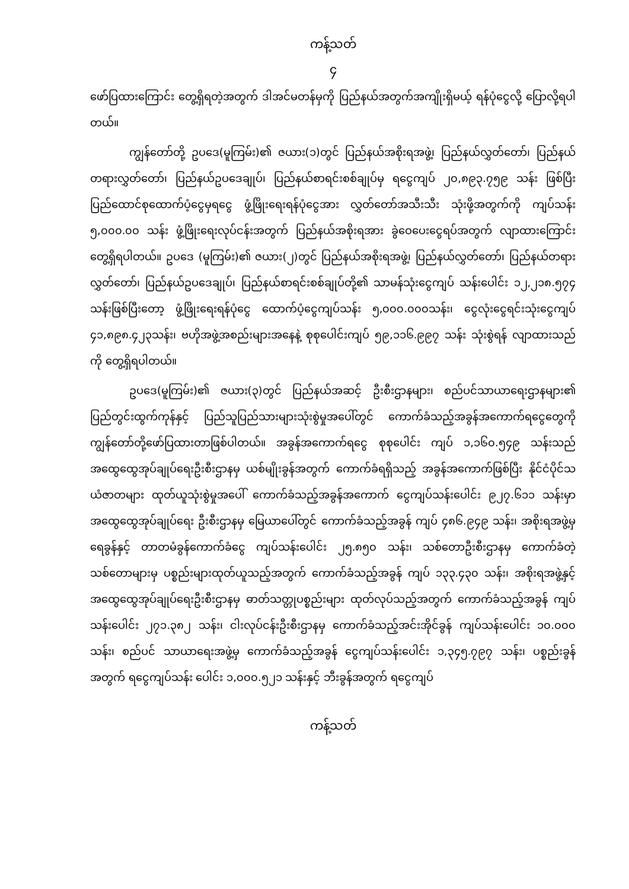ကန့်သတ်
၄
ဖော်ပြထားကြောင်း တွေ့ရှိရတဲ့အတွက် ဒါအင်မတန်မှကို ပြည်နယ်အတွက်အကျိုးရှိမယ့် ရန်ပုံငွေလို့ ပြောလို့ရပါတယ်။
ကျွန်တော်တို့ ဥပဒေ(မူကြမ်း)၏ ဇယား(၁)တွင် ပြည်နယ်အစိုးရအဖွဲ့၊ ပြည်နယ်လွှတ်တော်၊ ပြည်နယ်တရားလွှတ်တော်၊ ပြည်နယ်ဥပဒေချုပ်၊ ပြည်နယ်စာရင်းစစ်ချုပ်မှ ရငွေကျပ် ၂၀,၈၉၃.၇၅၉ သန်း ဖြစ်ပြီး ပြည်ထောင်စုထောက်ပံ့ငွေမှရငွေ ဖွံ့ဖြိုးရေးရန်ပုံငွေအား လွှတ်တော်အသီးသီး သုံးဖို့အတွက်ကို ကျပ်သန်း ၅,၀၀၀.၀၀ သန်း ဖွံ့ဖြိုးရေးလုပ်ငန်းအတွက် ပြည်နယ်အစိုးရအား ခွဲဝေပေးငွေရပ်အတွက် လျာထားကြောင်း တွေ့ရှိရပါတယ်။ ဥပဒေ (မူကြမ်း)၏ ဇယား(၂)တွင် ပြည်နယ်အစိုးရအဖွဲ့၊ ပြည်နယ်လွှတ်တော်၊ ပြည်နယ်တရားလွှတ်တော်၊ ပြည်နယ်ဥပဒေချုပ်၊ ပြည်နယ်စာရင်းစစ်ချုပ်တို့၏ သာမန်သုံးငွေကျပ် သန်းပေါင်း ၁၂,၂၁၈.၅၇၄ သန်းဖြစ်ပြီးတော့ ဖွံ့ဖြိုးရေးရန်ပုံငွေ ထောက်ပံ့ငွေကျပ်သန်း ၅,၀၀၀.၀၀၀သန်း၊ ငွေလုံးငွေရင်းသုံးငွေကျပ် ၄၁,၈၉၈.၄၂၃သန်း၊ ဗဟိုအဖွဲ့အစည်းများအနေနဲ့ စုစုပေါင်းကျပ် ၅၉,၁၁၆.၉၉၇ သန်း သုံးစွဲရန် လျာထားသည်ကို တွေ့ရှိရပါတယ်။
ဥပဒေ(မူကြမ်း)၏ ဇယား(၃)တွင် ပြည်နယ်အဆင့် ဦးစီးဌာနများ၊ စည်ပင်သာယာရေးဌာနများ၏ ပြည်တွင်းထွက်ကုန်နှင့် ပြည်သူပြည်သားများသုံးစွဲမှုအပေါ်တွင် ကောက်ခံသည့်အခွန်အကောက်ရငွေတွေကို ကျွန်တော်တို့ဖော်ပြထားတာဖြစ်ပါတယ်။ အခွန်အကောက်ရငွေ စုစုပေါင်း ကျပ် ၁,၁၆၀.၅၄၉ သန်းသည် အထွေထွေအုပ်ချုပ်ရေးဦးစီးဌာနမှ ယစ်မျိုးခွန်အတွက် ကောက်ခံရရှိသည့် အခွန်အကောက်ဖြစ်ပြီး နိုင်ငံပိုင်သယံဇာတများ ထုတ်ယူသုံးစွဲမှုအပေါ် ကောက်ခံသည့်အခွန်အကောက် ငွေကျပ်သန်းပေါင်း ၉၂၇.၆၁၁ သန်းမှာ အထွေထွေအုပ်ချုပ်ရေး ဦးစီးဌာနမှ မြေယာပေါ်တွင် ကောက်ခံသည့်အခွန် ကျပ် ၄၈၆.၉၄၉ သန်း၊ အစိုးရအဖွဲ့မှ ရေခွန်နှင့် တာတမံခွန်ကောက်ခံငွေ ကျပ်သန်းပေါင်း ၂၅.၈၅၀ သန်း၊ သစ်တောဦးစီးဌာနမှ ကောက်ခံတဲ့ သစ်တောများမှ ပစ္စည်းများထုတ်ယူသည့်အတွက် ကောက်ခံသည့်အခွန် ကျပ် ၁၃၃.၄၃၀ သန်း၊ အစိုးရအဖွဲ့နှင့် အထွေထွေအုပ်ချုပ်ရေးဦးစီးဌာနမှ ဓာတ်သတ္တုပစ္စည်းများ ထုတ်လုပ်သည့်အတွက် ကောက်ခံသည့်အခွန် ကျပ်သန်းပေါင်း ၂၇၁.၃၈၂ သန်း၊ ငါးလုပ်ငန်းဦးစီးဌာနမှ ကောက်ခံသည့်အင်းအိုင်ခွန် ကျပ်သန်းပေါင်း ၁၀.၀၀၀ သန်း၊ စည်ပင် သာယာရေးအဖွဲ့မှ ကောက်ခံသည့်အခွန် ငွေကျပ်သန်းပေါင်း ၁,၃၄၅.၇၉၇ သန်း၊ ပစ္စည်းခွန် အတွက် ရငွေကျပ်သန်း ပေါင်း ၁,၀၀၀.၅၂၁ သန်းနှင့် ဘီးခွန်အတွက် ရငွေကျပ်
ကန့်သတ်